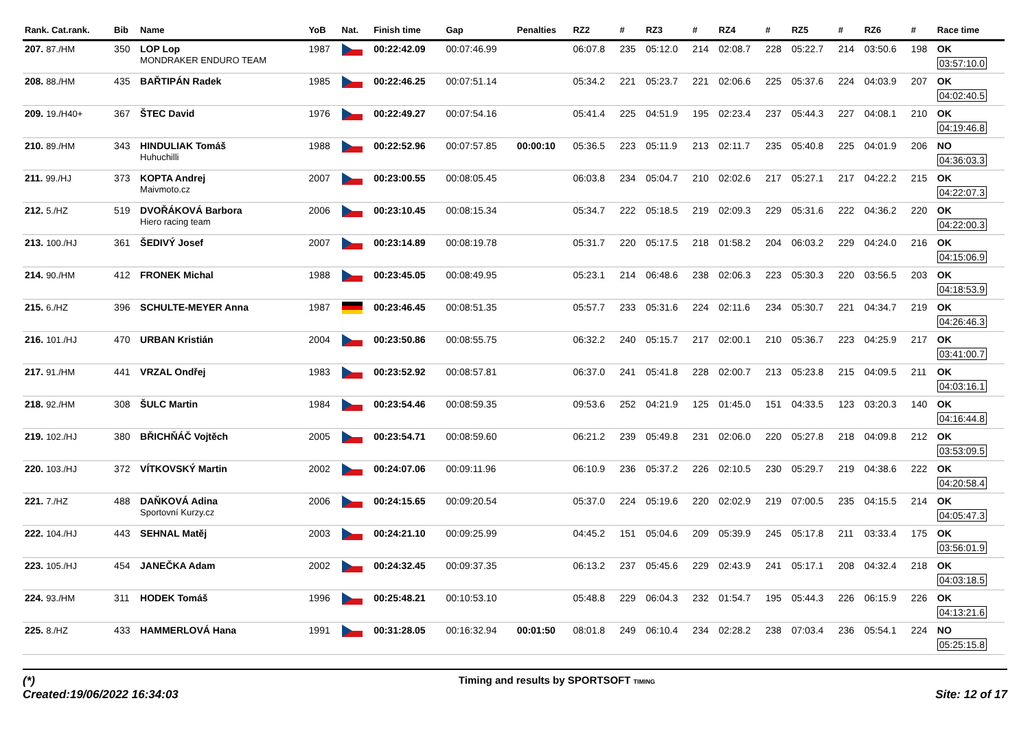| Rank. Cat.rank. | Bib | Name | YoB | Nat. | Finish time | Gap | Penalties | RZ2 | # | RZ3 | # | RZ4 | # | RZ5 | # | RZ6 | # | Race time |
| --- | --- | --- | --- | --- | --- | --- | --- | --- | --- | --- | --- | --- | --- | --- | --- | --- | --- | --- |
| 207. 87./HM | 350 | LOP Lop MONDRAKER ENDURO TEAM | 1987 | | 00:22:42.09 | 00:07:46.99 | | 06:07.8 | 235 | 05:12.0 | 214 | 02:08.7 | 228 | 05:22.7 | 214 | 03:50.6 | 198 | OK 03:57:10.0 |
| 208. 88./HM | 435 | BAŘTIPÁN Radek | 1985 | | 00:22:46.25 | 00:07:51.14 | | 05:34.2 | 221 | 05:23.7 | 221 | 02:06.6 | 225 | 05:37.6 | 224 | 04:03.9 | 207 | OK 04:02:40.5 |
| 209. 19./H40+ | 367 | ŠTEC David | 1976 | | 00:22:49.27 | 00:07:54.16 | | 05:41.4 | 225 | 04:51.9 | 195 | 02:23.4 | 237 | 05:44.3 | 227 | 04:08.1 | 210 | OK 04:19:46.8 |
| 210. 89./HM | 343 | HINDULIAK Tomáš Huhuchilli | 1988 | | 00:22:52.96 | 00:07:57.85 | 00:00:10 | 05:36.5 | 223 | 05:11.9 | 213 | 02:11.7 | 235 | 05:40.8 | 225 | 04:01.9 | 206 | NO 04:36:03.3 |
| 211. 99./HJ | 373 | KOPTA Andrej Maivmoto.cz | 2007 | | 00:23:00.55 | 00:08:05.45 | | 06:03.8 | 234 | 05:04.7 | 210 | 02:02.6 | 217 | 05:27.1 | 217 | 04:22.2 | 215 | OK 04:22:07.3 |
| 212. 5./HZ | 519 | DVOŘÁKOVÁ Barbora Hiero racing team | 2006 | | 00:23:10.45 | 00:08:15.34 | | 05:34.7 | 222 | 05:18.5 | 219 | 02:09.3 | 229 | 05:31.6 | 222 | 04:36.2 | 220 | OK 04:22:00.3 |
| 213. 100./HJ | 361 | ŠEDIVÝ Josef | 2007 | | 00:23:14.89 | 00:08:19.78 | | 05:31.7 | 220 | 05:17.5 | 218 | 01:58.2 | 204 | 06:03.2 | 229 | 04:24.0 | 216 | OK 04:15:06.9 |
| 214. 90./HM | 412 | FRONEK Michal | 1988 | | 00:23:45.05 | 00:08:49.95 | | 05:23.1 | 214 | 06:48.6 | 238 | 02:06.3 | 223 | 05:30.3 | 220 | 03:56.5 | 203 | OK 04:18:53.9 |
| 215. 6./HZ | 396 | SCHULTE-MEYER Anna | 1987 | | 00:23:46.45 | 00:08:51.35 | | 05:57.7 | 233 | 05:31.6 | 224 | 02:11.6 | 234 | 05:30.7 | 221 | 04:34.7 | 219 | OK 04:26:46.3 |
| 216. 101./HJ | 470 | URBAN Kristián | 2004 | | 00:23:50.86 | 00:08:55.75 | | 06:32.2 | 240 | 05:15.7 | 217 | 02:00.1 | 210 | 05:36.7 | 223 | 04:25.9 | 217 | OK 03:41:00.7 |
| 217. 91./HM | 441 | VRZAL Ondřej | 1983 | | 00:23:52.92 | 00:08:57.81 | | 06:37.0 | 241 | 05:41.8 | 228 | 02:00.7 | 213 | 05:23.8 | 215 | 04:09.5 | 211 | OK 04:03:16.1 |
| 218. 92./HM | 308 | ŠULC Martin | 1984 | | 00:23:54.46 | 00:08:59.35 | | 09:53.6 | 252 | 04:21.9 | 125 | 01:45.0 | 151 | 04:33.5 | 123 | 03:20.3 | 140 | OK 04:16:44.8 |
| 219. 102./HJ | 380 | BŘICHŇÁČ Vojtěch | 2005 | | 00:23:54.71 | 00:08:59.60 | | 06:21.2 | 239 | 05:49.8 | 231 | 02:06.0 | 220 | 05:27.8 | 218 | 04:09.8 | 212 | OK 03:53:09.5 |
| 220. 103./HJ | 372 | VÍTKOVSKÝ Martin | 2002 | | 00:24:07.06 | 00:09:11.96 | | 06:10.9 | 236 | 05:37.2 | 226 | 02:10.5 | 230 | 05:29.7 | 219 | 04:38.6 | 222 | OK 04:20:58.4 |
| 221. 7./HZ | 488 | DAŇKOVÁ Adina Sportovní Kurzy.cz | 2006 | | 00:24:15.65 | 00:09:20.54 | | 05:37.0 | 224 | 05:19.6 | 220 | 02:02.9 | 219 | 07:00.5 | 235 | 04:15.5 | 214 | OK 04:05:47.3 |
| 222. 104./HJ | 443 | SEHNAL Matěj | 2003 | | 00:24:21.10 | 00:09:25.99 | | 04:45.2 | 151 | 05:04.6 | 209 | 05:39.9 | 245 | 05:17.8 | 211 | 03:33.4 | 175 | OK 03:56:01.9 |
| 223. 105./HJ | 454 | JANEČKA Adam | 2002 | | 00:24:32.45 | 00:09:37.35 | | 06:13.2 | 237 | 05:45.6 | 229 | 02:43.9 | 241 | 05:17.1 | 208 | 04:32.4 | 218 | OK 04:03:18.5 |
| 224. 93./HM | 311 | HODEK Tomáš | 1996 | | 00:25:48.21 | 00:10:53.10 | | 05:48.8 | 229 | 06:04.3 | 232 | 01:54.7 | 195 | 05:44.3 | 226 | 06:15.9 | 226 | OK 04:13:21.6 |
| 225. 8./HZ | 433 | HAMMERLOVÁ Hana | 1991 | | 00:31:28.05 | 00:16:32.94 | 00:01:50 | 08:01.8 | 249 | 06:10.4 | 234 | 02:28.2 | 238 | 07:03.4 | 236 | 05:54.1 | 224 | NO 05:25:15.8 |
(*)
Created:19/06/2022 16:34:03
Timing and results by SPORTSOFT TIMING
Site: 12 of 17